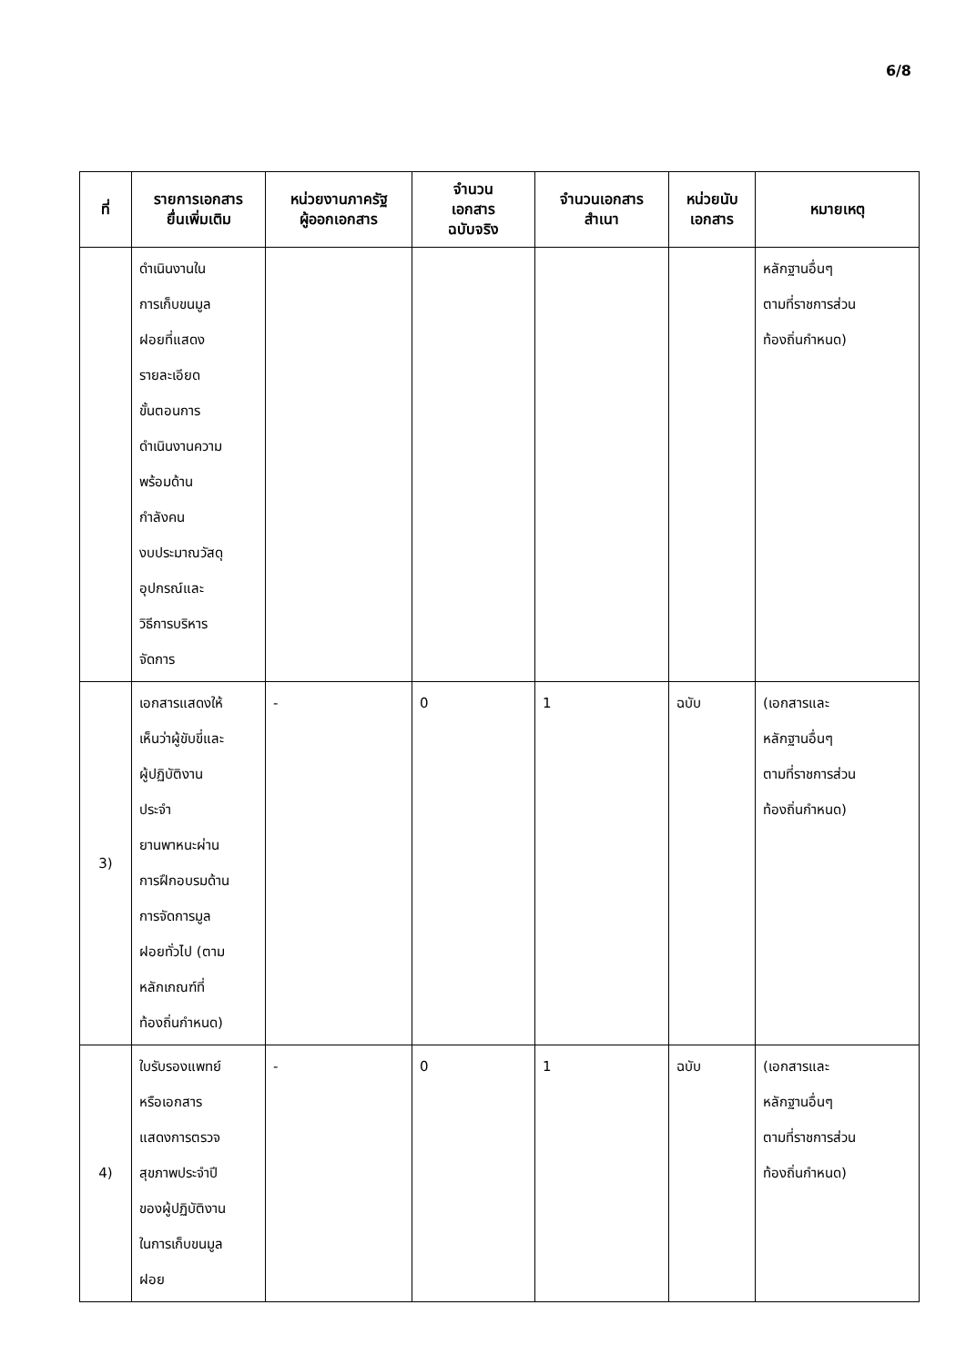6/8
| ที่ | รายการเอกสาร ยื่นเพิ่มเติม | หน่วยงานภาครัฐ ผู้ออกเอกสาร | จำนวน เอกสาร ฉบับจริง | จำนวนเอกสาร สำเนา | หน่วยนับ เอกสาร | หมายเหตุ |
| --- | --- | --- | --- | --- | --- | --- |
| | ดำเนินงานใน การเก็บขนมูล ฝอยที่แสดง รายละเอียด ขั้นตอนการ ดำเนินงานความ พร้อมด้าน กำลังคน งบประมาณวัสดุ อุปกรณ์และ วิธีการบริหาร จัดการ | | | | | หลักฐานอื่นๆ ตามที่ราชการส่วน ท้องถิ่นกำหนด) |
| 3) | เอกสารแสดงให้ เห็นว่าผู้ขับขี่และ ผู้ปฏิบัติงาน ประจำ ยานพาหนะผ่าน การฝึกอบรมด้าน การจัดการมูล ฝอยทั่วไป (ตาม หลักเกณฑ์ที่ ท้องถิ่นกำหนด) | - | 0 | 1 | ฉบับ | (เอกสารและ หลักฐานอื่นๆ ตามที่ราชการส่วน ท้องถิ่นกำหนด) |
| 4) | ใบรับรองแพทย์ หรือเอกสาร แสดงการตรวจ สุขภาพประจำปี ของผู้ปฏิบัติงาน ในการเก็บขนมูล ฝอย | - | 0 | 1 | ฉบับ | (เอกสารและ หลักฐานอื่นๆ ตามที่ราชการส่วน ท้องถิ่นกำหนด) |